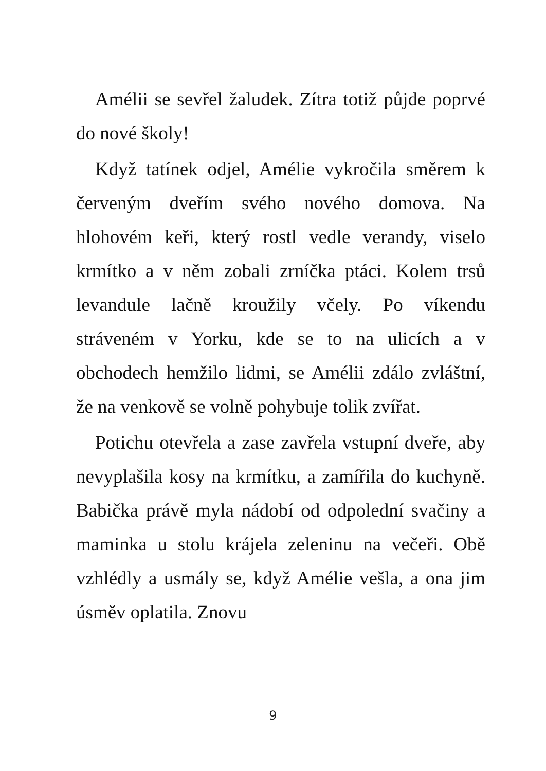Amélii se sevřel žaludek. Zítra totiž půjde poprvé do nové školy!
Když tatínek odjel, Amélie vykročila směrem k červeným dveřím svého nového domova. Na hlohovém keři, který rostl vedle verandy, viselo krmítko a v něm zobali zrníčka ptáci. Kolem trsů levandule lačně kroužily včely. Po víkendu stráveném v Yorku, kde se to na ulicích a v obchodech hemžilo lidmi, se Amélii zdálo zvláštní, že na venkově se volně pohybuje tolik zvířat.
Potichu otevřela a zase zavřela vstupní dveře, aby nevyplašila kosy na krmítku, a zamířila do kuchyně. Babička právě myla nádobí od odpolední svačiny a maminka u stolu krájela zeleninu na večeři. Obě vzhlédly a usmály se, když Amélie vešla, a ona jim úsměv oplatila. Znovu
9